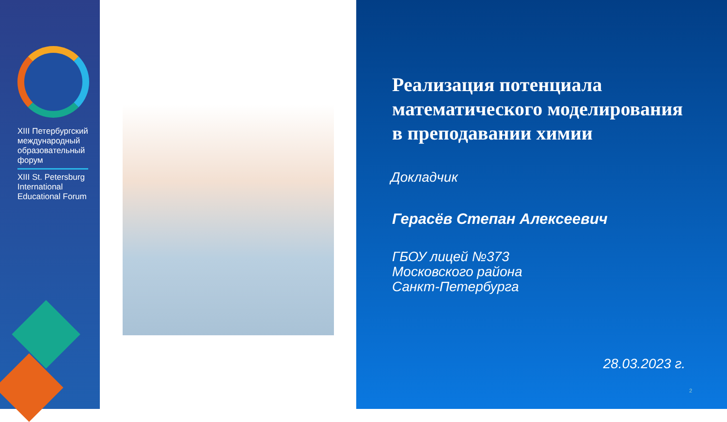XIII Петербургский международный образовательный форум
XIII St. Petersburg International Educational Forum
Реализация потенциала математического моделирования
в преподавании химии
Докладчик
Герасёв Степан Алексеевич
ГБОУ лицей №373
Московского района
Санкт-Петербурга
28.03.2023 г.
2